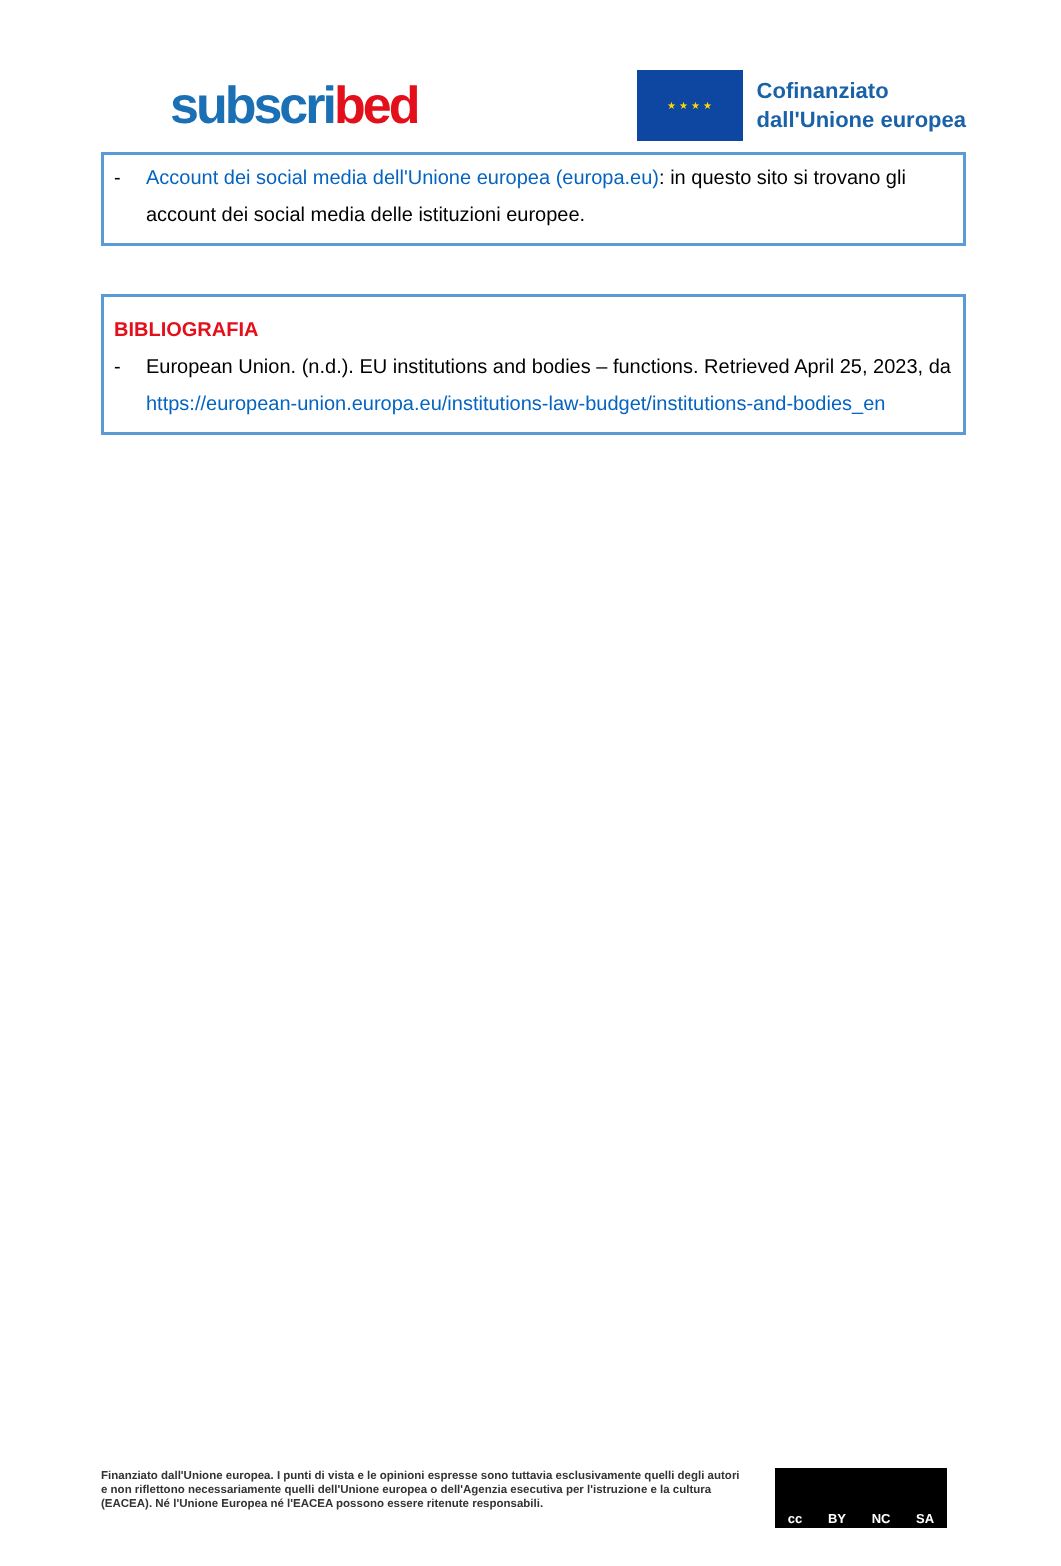subscribed
★ ★ ★ ★
Cofinanziato
dall'Unione europea
- Account dei social media dell'Unione europea (europa.eu): in questo sito si trovano gli account dei social media delle istituzioni europee.
BIBLIOGRAFIA
- European Union. (n.d.). EU institutions and bodies – functions. Retrieved April 25, 2023, da https://european-union.europa.eu/institutions-law-budget/institutions-and-bodies_en
Finanziato dall'Unione europea. I punti di vista e le opinioni espresse sono tuttavia esclusivamente quelli degli autori e non riflettono necessariamente quelli dell'Unione europea o dell'Agenzia esecutiva per l'istruzione e la cultura (EACEA). Né l'Unione Europea né l'EACEA possono essere ritenute responsabili.
cc BY NC SA